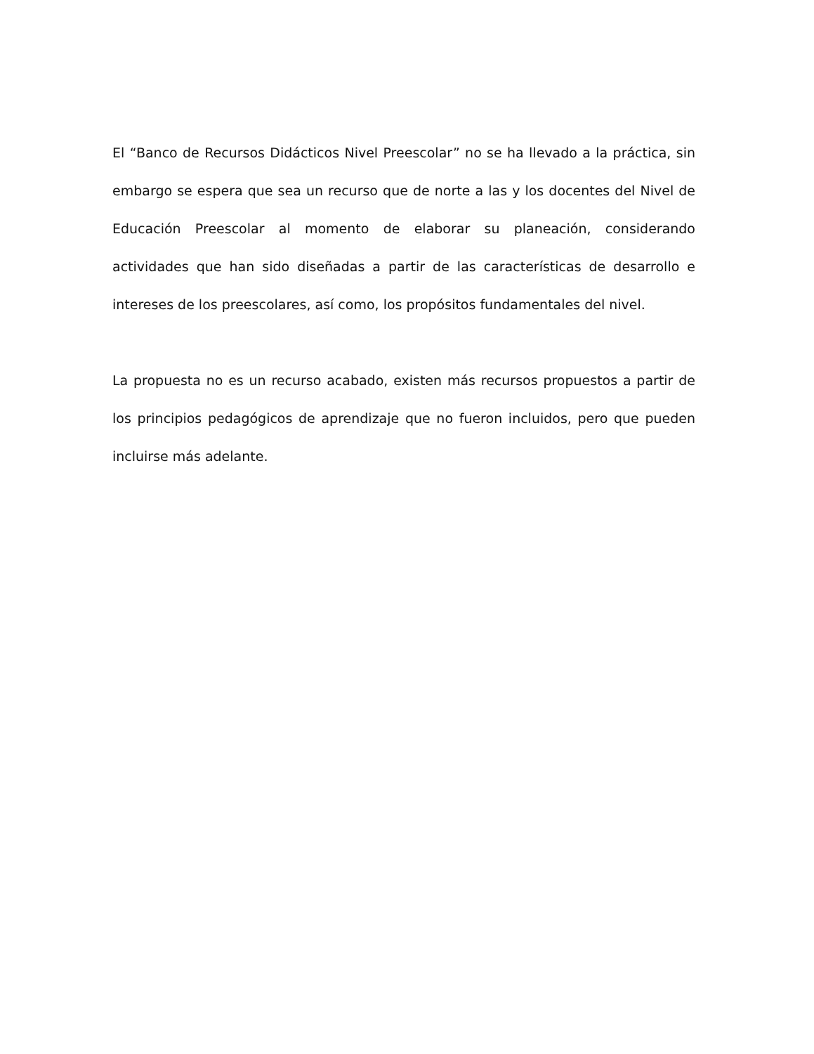El “Banco de Recursos Didácticos Nivel Preescolar” no se ha llevado a la práctica, sin embargo se espera que sea un recurso que de norte a las y los docentes del Nivel de Educación Preescolar al momento de elaborar su planeación, considerando actividades que han sido diseñadas a partir de las características de desarrollo e intereses de los preescolares, así como, los propósitos fundamentales del nivel.
La propuesta no es un recurso acabado, existen más recursos propuestos a partir de los principios pedagógicos de aprendizaje que no fueron incluidos, pero que pueden incluirse más adelante.